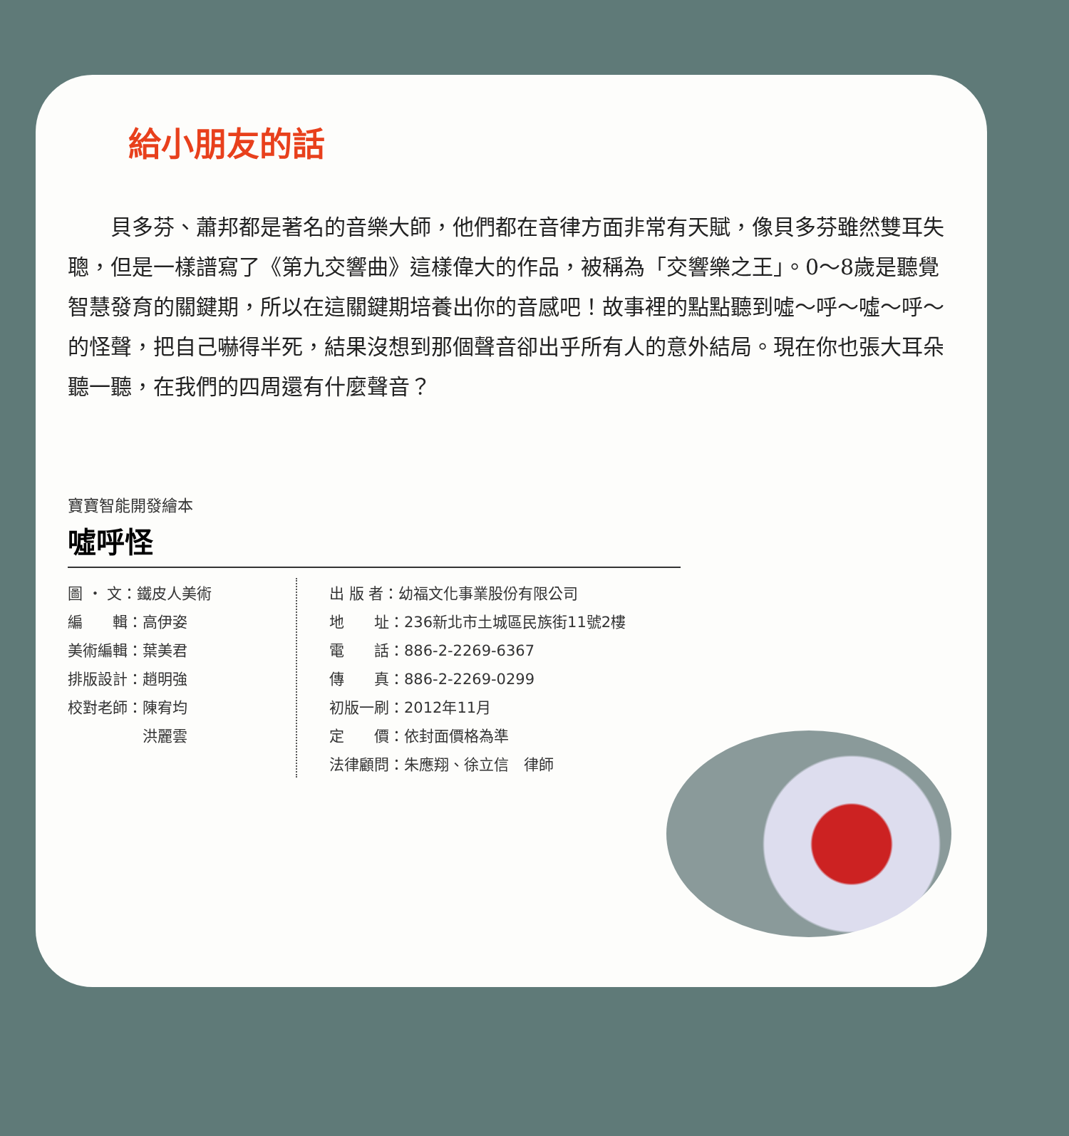給小朋友的話
貝多芬、蕭邦都是著名的音樂大師，他們都在音律方面非常有天賦，像貝多芬雖然雙耳失聰，但是一樣譜寫了《第九交響曲》這樣偉大的作品，被稱為「交響樂之王」。0～8歲是聽覺智慧發育的關鍵期，所以在這關鍵期培養出你的音感吧！故事裡的點點聽到噓～呼～噓～呼～的怪聲，把自己嚇得半死，結果沒想到那個聲音卻出乎所有人的意外結局。現在你也張大耳朵聽一聽，在我們的四周還有什麼聲音？
寶寶智能開發繪本
噓呼怪
| 圖 ・ 文：鐵皮人美術 |
| 編 輯：高伊姿 |
| 美術編輯：葉美君 |
| 排版設計：趙明強 |
| 校對老師：陳宥均 |
| 洪麗雲 |
| 出 版 者：幼福文化事業股份有限公司 |
| 地 址：236新北市土城區民族街11號2樓 |
| 電 話：886-2-2269-6367 |
| 傳 真：886-2-2269-0299 |
| 初版一刷：2012年11月 |
| 定 價：依封面價格為準 |
| 法律顧問：朱應翔、徐立信 律師 |